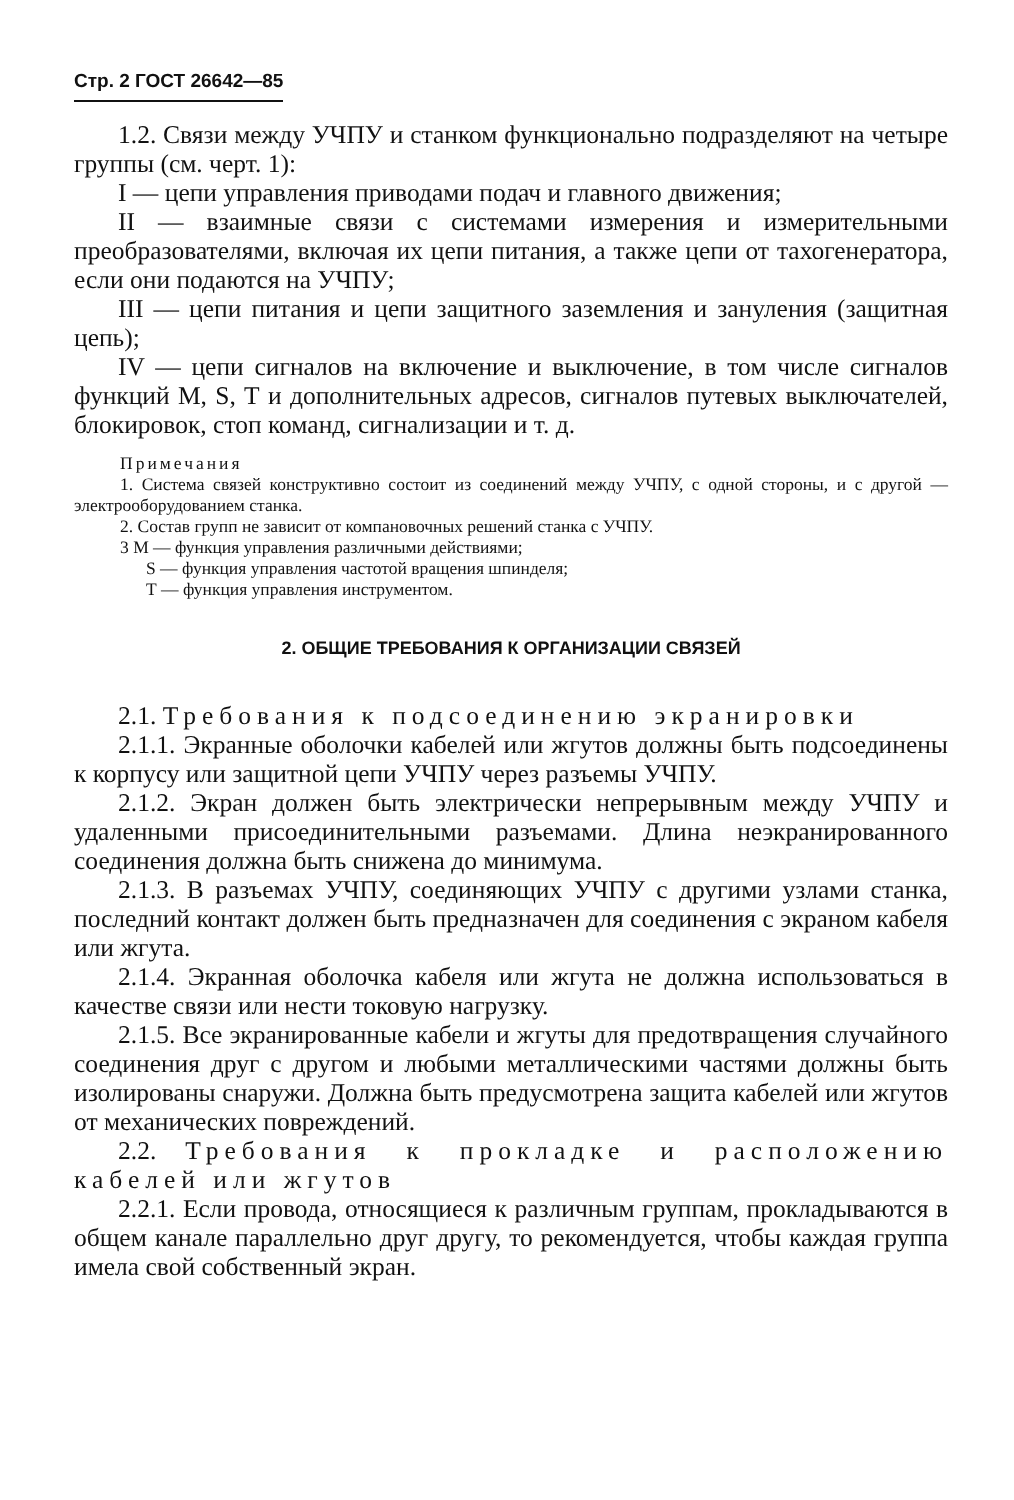Стр. 2 ГОСТ 26642—85
1.2. Связи между УЧПУ и станком функционально подразделяют на четыре группы (см. черт. 1):
I — цепи управления приводами подач и главного движения;
II — взаимные связи с системами измерения и измерительными преобразователями, включая их цепи питания, а также цепи от тахогенератора, если они подаются на УЧПУ;
III — цепи питания и цепи защитного заземления и зануления (защитная цепь);
IV — цепи сигналов на включение и выключение, в том числе сигналов функций М, S, Т и дополнительных адресов, сигналов путевых выключателей, блокировок, стоп команд, сигнализации и т. д.
Примечания
1. Система связей конструктивно состоит из соединений между УЧПУ, с одной стороны, и с другой — электрооборудованием станка.
2. Состав групп не зависит от компановочных решений станка с УЧПУ.
3 М — функция управления различными действиями;
S — функция управления частотой вращения шпинделя;
Т — функция управления инструментом.
2. ОБЩИЕ ТРЕБОВАНИЯ К ОРГАНИЗАЦИИ СВЯЗЕЙ
2.1. Требования к подсоединению экранировки
2.1.1. Экранные оболочки кабелей или жгутов должны быть подсоединены к корпусу или защитной цепи УЧПУ через разъемы УЧПУ.
2.1.2. Экран должен быть электрически непрерывным между УЧПУ и удаленными присоединительными разъемами. Длина неэкранированного соединения должна быть снижена до минимума.
2.1.3. В разъемах УЧПУ, соединяющих УЧПУ с другими узлами станка, последний контакт должен быть предназначен для соединения с экраном кабеля или жгута.
2.1.4. Экранная оболочка кабеля или жгута не должна использоваться в качестве связи или нести токовую нагрузку.
2.1.5. Все экранированные кабели и жгуты для предотвращения случайного соединения друг с другом и любыми металлическими частями должны быть изолированы снаружи. Должна быть предусмотрена защита кабелей или жгутов от механических повреждений.
2.2. Требования к прокладке и расположению кабелей или жгутов
2.2.1. Если провода, относящиеся к различным группам, прокладываются в общем канале параллельно друг другу, то рекомендуется, чтобы каждая группа имела свой собственный экран.